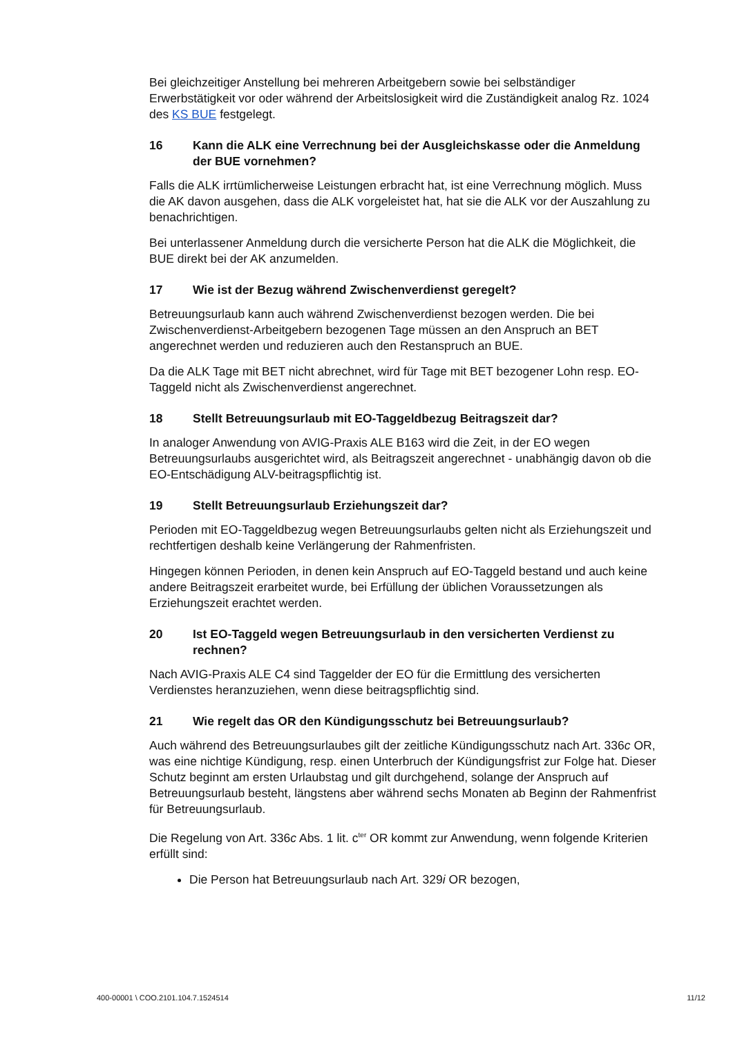Bei gleichzeitiger Anstellung bei mehreren Arbeitgebern sowie bei selbständiger Erwerbstätigkeit vor oder während der Arbeitslosigkeit wird die Zuständigkeit analog Rz. 1024 des KS BUE festgelegt.
16 Kann die ALK eine Verrechnung bei der Ausgleichskasse oder die Anmeldung der BUE vornehmen?
Falls die ALK irrtümlicherweise Leistungen erbracht hat, ist eine Verrechnung möglich. Muss die AK davon ausgehen, dass die ALK vorgeleistet hat, hat sie die ALK vor der Auszahlung zu benachrichtigen.
Bei unterlassener Anmeldung durch die versicherte Person hat die ALK die Möglichkeit, die BUE direkt bei der AK anzumelden.
17 Wie ist der Bezug während Zwischenverdienst geregelt?
Betreuungsurlaub kann auch während Zwischenverdienst bezogen werden. Die bei Zwischenverdienst-Arbeitgebern bezogenen Tage müssen an den Anspruch an BET angerechnet werden und reduzieren auch den Restanspruch an BUE.
Da die ALK Tage mit BET nicht abrechnet, wird für Tage mit BET bezogener Lohn resp. EO-Taggeld nicht als Zwischenverdienst angerechnet.
18 Stellt Betreuungsurlaub mit EO-Taggeldbezug Beitragszeit dar?
In analoger Anwendung von AVIG-Praxis ALE B163 wird die Zeit, in der EO wegen Betreuungsurlaubs ausgerichtet wird, als Beitragszeit angerechnet - unabhängig davon ob die EO-Entschädigung ALV-beitragspflichtig ist.
19 Stellt Betreuungsurlaub Erziehungszeit dar?
Perioden mit EO-Taggeldbezug wegen Betreuungsurlaubs gelten nicht als Erziehungszeit und rechtfertigen deshalb keine Verlängerung der Rahmenfristen.
Hingegen können Perioden, in denen kein Anspruch auf EO-Taggeld bestand und auch keine andere Beitragszeit erarbeitet wurde, bei Erfüllung der üblichen Voraussetzungen als Erziehungszeit erachtet werden.
20 Ist EO-Taggeld wegen Betreuungsurlaub in den versicherten Verdienst zu rechnen?
Nach AVIG-Praxis ALE C4 sind Taggelder der EO für die Ermittlung des versicherten Verdienstes heranzuziehen, wenn diese beitragspflichtig sind.
21 Wie regelt das OR den Kündigungsschutz bei Betreuungsurlaub?
Auch während des Betreuungsurlaubes gilt der zeitliche Kündigungsschutz nach Art. 336c OR, was eine nichtige Kündigung, resp. einen Unterbruch der Kündigungsfrist zur Folge hat. Dieser Schutz beginnt am ersten Urlaubstag und gilt durchgehend, solange der Anspruch auf Betreuungsurlaub besteht, längstens aber während sechs Monaten ab Beginn der Rahmenfrist für Betreuungsurlaub.
Die Regelung von Art. 336c Abs. 1 lit. c<sup>ter</sup> OR kommt zur Anwendung, wenn folgende Kriterien erfüllt sind:
Die Person hat Betreuungsurlaub nach Art. 329i OR bezogen,
400-00001 \ COO.2101.104.7.1524514 11/12